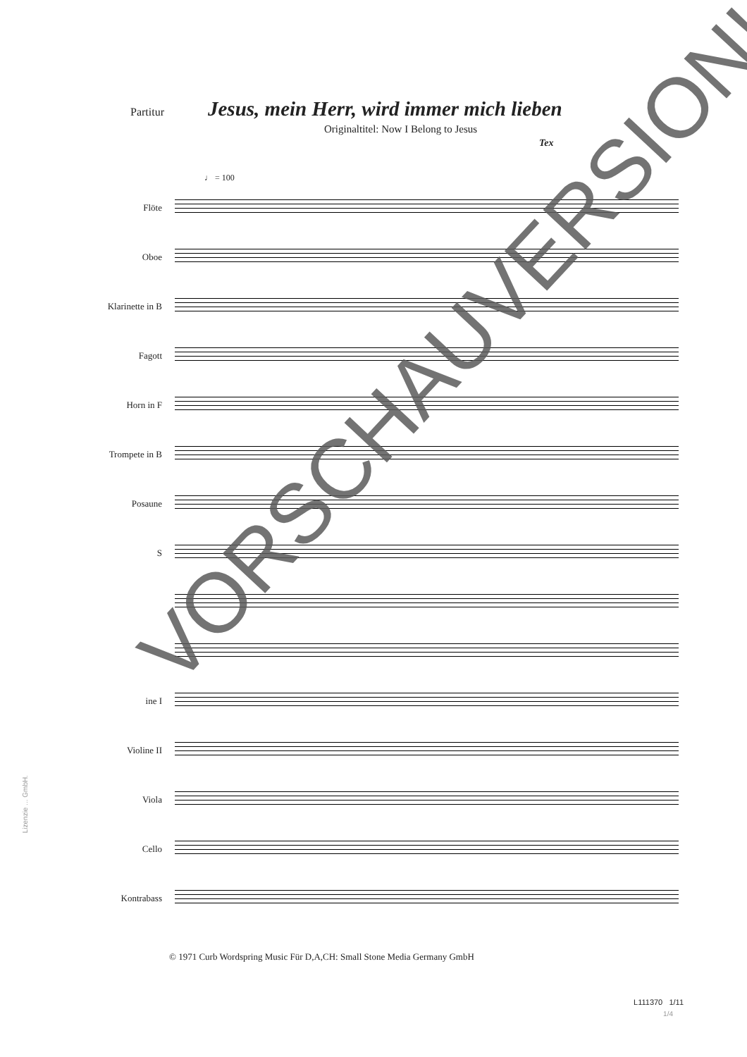Partitur
Jesus, mein Herr, wird immer mich lieben
Originaltitel: Now I Belong to Jesus
Tex
♩ = 100
Flöte
Oboe
Klarinette in B
Fagott
Horn in F
Trompete in B
Posaune
S
ine I
Violine II
Viola
Cello
Kontrabass
© 1971 Curb Wordspring Music Für D,A,CH: Small Stone Media Germany GmbH
L111370 1/11
1/4
Lizenzie ... GmbH.
VORSCHAUVERSION!